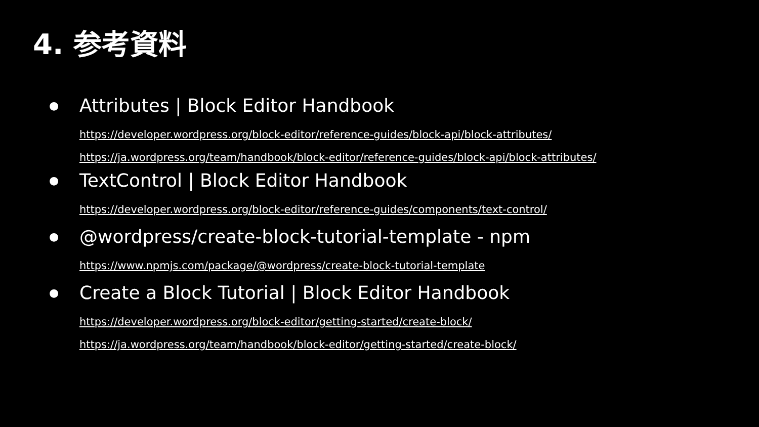4. 参考資料
●
Attributes | Block Editor Handbook
https://developer.wordpress.org/block-editor/reference-guides/block-api/block-attributes/
https://ja.wordpress.org/team/handbook/block-editor/reference-guides/block-api/block-attributes/
●
TextControl | Block Editor Handbook
https://developer.wordpress.org/block-editor/reference-guides/components/text-control/
●
@wordpress/create-block-tutorial-template - npm
https://www.npmjs.com/package/@wordpress/create-block-tutorial-template
●
Create a Block Tutorial | Block Editor Handbook
https://developer.wordpress.org/block-editor/getting-started/create-block/
https://ja.wordpress.org/team/handbook/block-editor/getting-started/create-block/